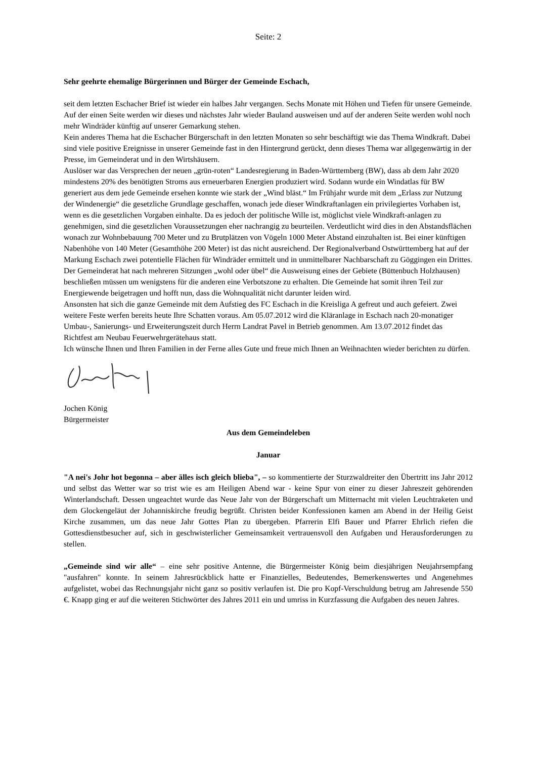Seite: 2
Sehr geehrte ehemalige Bürgerinnen und Bürger der Gemeinde Eschach,
seit dem letzten Eschacher Brief ist wieder ein halbes Jahr vergangen. Sechs Monate mit Höhen und Tiefen für unsere Gemeinde. Auf der einen Seite werden wir dieses und nächstes Jahr wieder Bauland ausweisen und auf der anderen Seite werden wohl noch mehr Windräder künftig auf unserer Gemarkung stehen.
Kein anderes Thema hat die Eschacher Bürgerschaft in den letzten Monaten so sehr beschäftigt wie das Thema Windkraft. Dabei sind viele positive Ereignisse in unserer Gemeinde fast in den Hintergrund gerückt, denn dieses Thema war allgegenwärtig in der Presse, im Gemeinderat und in den Wirtshäusern.
Auslöser war das Versprechen der neuen „grün-roten“ Landesregierung in Baden-Württemberg (BW), dass ab dem Jahr 2020 mindestens 20% des benötigten Stroms aus erneuerbaren Energien produziert wird. Sodann wurde ein Windatlas für BW generiert aus dem jede Gemeinde ersehen konnte wie stark der „Wind bläst.“ Im Frühjahr wurde mit dem „Erlass zur Nutzung der Windenergie“ die gesetzliche Grundlage geschaffen, wonach jede dieser Windkraftanlagen ein privilegiertes Vorhaben ist, wenn es die gesetzlichen Vorgaben einhalte. Da es jedoch der politische Wille ist, möglichst viele Windkraft-anlagen zu genehmigen, sind die gesetzlichen Voraussetzungen eher nachrangig zu beurteilen. Verdeutlicht wird dies in den Abstandsflächen wonach zur Wohnbebauung 700 Meter und zu Brutplätzen von Vögeln 1000 Meter Abstand einzuhalten ist. Bei einer künftigen Nabenhöhe von 140 Meter (Gesamthöhe 200 Meter) ist das nicht ausreichend. Der Regionalverband Ostwürttemberg hat auf der Markung Eschach zwei potentielle Flächen für Windräder ermittelt und in unmittelbarer Nachbarschaft zu Göggingen ein Drittes. Der Gemeinderat hat nach mehreren Sitzungen „wohl oder übel“ die Ausweisung eines der Gebiete (Büttenbuch Holzhausen) beschließen müssen um wenigstens für die anderen eine Verbotszone zu erhalten. Die Gemeinde hat somit ihren Teil zur Energiewende beigetragen und hofft nun, dass die Wohnqualität nicht darunter leiden wird.
Ansonsten hat sich die ganze Gemeinde mit dem Aufstieg des FC Eschach in die Kreisliga A gefreut und auch gefeiert. Zwei weitere Feste werfen bereits heute Ihre Schatten voraus. Am 05.07.2012 wird die Kläranlage in Eschach nach 20-monatiger Umbau-, Sanierungs- und Erweiterungszeit durch Herrn Landrat Pavel in Betrieb genommen. Am 13.07.2012 findet das Richtfest am Neubau Feuerwehrgerätehaus statt.
Ich wünsche Ihnen und Ihren Familien in der Ferne alles Gute und freue mich Ihnen an Weihnachten wieder berichten zu dürfen.
Jochen König
Bürgermeister
Aus dem Gemeindeleben
Januar
"A nei's Johr hot begonna – aber älles isch gleich blieba", – so kommentierte der Sturzwaldreiter den Übertritt ins Jahr 2012 und selbst das Wetter war so trist wie es am Heiligen Abend war - keine Spur von einer zu dieser Jahreszeit gehörenden Winterlandschaft. Dessen ungeachtet wurde das Neue Jahr von der Bürgerschaft um Mitternacht mit vielen Leuchtraketen und dem Glockengeläut der Johanniskirche freudig begrüßt. Christen beider Konfessionen kamen am Abend in der Heilig Geist Kirche zusammen, um das neue Jahr Gottes Plan zu übergeben. Pfarrerin Elfi Bauer und Pfarrer Ehrlich riefen die Gottesdienstbesucher auf, sich in geschwisterlicher Gemeinsamkeit vertrauensvoll den Aufgaben und Herausforderungen zu stellen.
„Gemeinde sind wir alle“ – eine sehr positive Antenne, die Bürgermeister König beim diesjährigen Neujahrsempfang "ausfahren" konnte. In seinem Jahresrückblick hatte er Finanzielles, Bedeutendes, Bemerkenswertes und Angenehmes aufgelistet, wobei das Rechnungsjahr nicht ganz so positiv verlaufen ist. Die pro Kopf-Verschuldung betrug am Jahresende 550 €. Knapp ging er auf die weiteren Stichwörter des Jahres 2011 ein und umriss in Kurzfassung die Aufgaben des neuen Jahres.